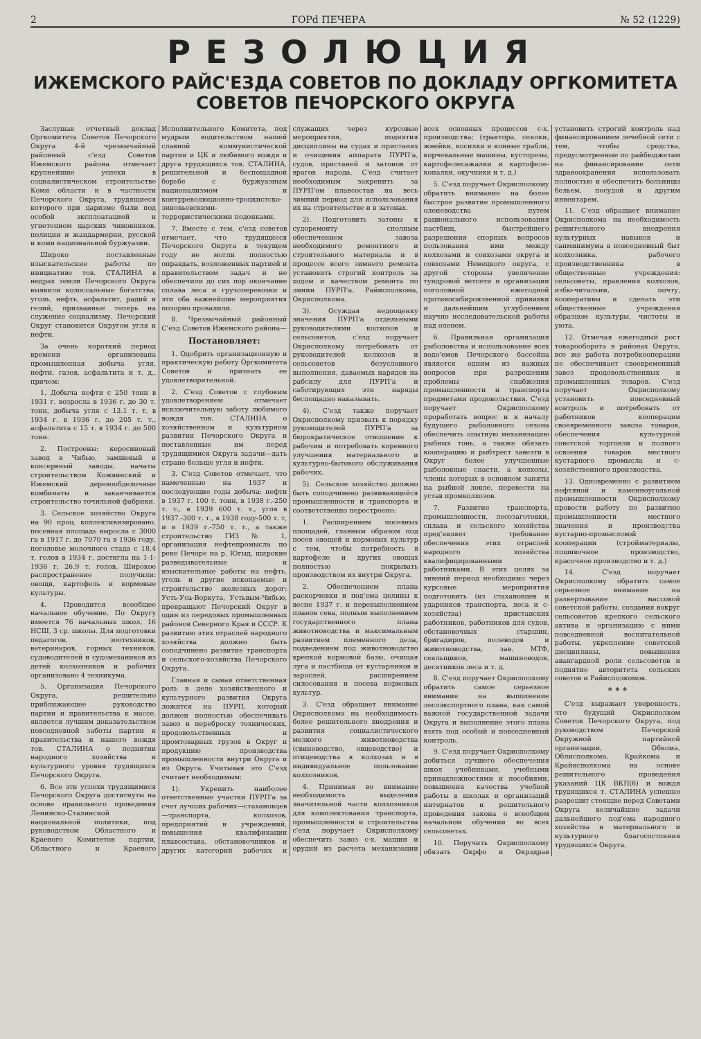2 ГОРd ПЕЧЕРА № 52 (1229)
РЕЗОЛЮЦИЯ
ИЖЕМСКОГО РАЙС'ЕЗДА СОВЕТОВ ПО ДОКЛАДУ ОРГКОМИТЕТА
СОВЕТОВ ПЕЧОРСКОГО ОКРУГА
Заслушав отчетный доклад Оргкомитета Советов Печорского Округа 4-й чрезвычайный районный с'езд Советов Ижемского района отмечает крупнейшие успехи в социалистическом строительстве Коми области и в частности Печорского Округа, трудящиеся которого при царизме были под особой эксплоатацией и угнетением царских чиновников, полиции и жандармерии, русской и коми национальной буржуазии.
Широко поставленные изыскательские работы по инициативе тов. СТАЛИНА в недрах земли Печорского Округа выявили колоссальные богатства; уголь, нефть, асфальтит, радий и гелий, призванные теперь на служение социализму. Печорский Округ становится Округом угля и нефти.
За очень короткий период времени организована промышленная добыча угля, нефти, газов, асфальтита и т. д., причем:
1. Добыча нефти с 250 тонн в 1931 г. возросла в 1936 г. до 30 т. тонн, добыча угля с 13.1 т. т. в 1934 г. в 1936 г. до 205 т. т., асфальтита с 15 т. в 1934 г. до 500 тонн.
2. Построены: керосиновый завод в Чибью, замшевый и консервный заводы, начаты строительством Кожвинский и Ижемский деревообделочные комбинаты и заканчивается строительство точильной фабрики.
3. Сельское хозяйство Округа на 90 проц. коллективизировано, посевная площадь выросла с 3000 га в 1917 г. до 7070 га в 1936 году, поголовье молочного стада с 18.4 т. голов в 1934 г. достигла на 1-1-1936 г. 26.9 т. голов. Широкое распространение получили: овощи, картофель и кормовые культуры.
4. Проводится всеобщее начальное обучение. По Округу имеется 76 начальных школ, 16 НСШ, 3 ср. школы. Для подготовки педагогов, зоотехников, ветеринаров, горных техников, судоводителей и судомехаников из детей колхозников и рабочих организовано 4 техникума.
5. Организация Печорского Округа, решительно приближающее руководство партии и правительства к массе, является лучшим доказательством повседневной заботы партии и правительства и нашего вождя тов. СТАЛИНА о поднятии народного хозяйства и культурного уровня трудящихся Печорского Округа.
6. Все эти успехи трудящимися Печорского Округа достигнуты на основе правильного проведения Ленинско-Сталинской национальной политики, под руководством Областного и Краевого Комитетов партии, Областного и Краевого Исполнительного Комитета, под мудрым водительством нашей славной коммунистической партии и ЦК и любимого вождя и друга трудящихся тов. СТАЛИНА, решительной и беспощадной борьбе с буржуазным национализмом и контрреволюционно-троцкистско-зиновьевскими-террористическими подонками.
7. Вместе с тем, с'езд советов отмечает, что трудящиеся Печорского Округа в текущем году не могли полностью оправдать, возложенных партией и правительством задач и не обеспечили до сих пор окончание сплава леса и грузоперевозки и эти оба важнейшие мероприятия позорно провалили.
8. Чрезвычайный районный С'езд Советов Ижемского района—
Постановляет:
1. Одобрить организационную и практическую работу Оргкомитета Советов и признать ее удовлетворительной.
2. С'езд Советов с глубоким удовлетворением отмечает исключительную заботу любимого вождя тов. СТАЛИНА о хозяйственном и культурном развитии Печорского Округа и поставленные им перед трудящимися Округа задачи—дать стране больше угля и нефти.
3. С'езд Советов отмечает, что намеченные на 1937 и последующие годы добыча: нефти в 1937 г. 100 т. тонн, в 1938 г.-250 т. т., в 1939 600 т. т., угля в 1937.-300 т. т., в 1938 году-500 т. т, и в 1939 г.-750 т. т., а также строительство ГИЗ № 1, организация нефтепромысла по реке Печоре на р. Югыд, широкие разведывательные и изыскательные работы на нефть, уголь и другие ископаемые и строительство железных дорог: Усть-Уса-Воркута, Устьвым-Чибью, превращают Печорский Округ в один из передовых промышленных районов Северного Края и СССР. К развитию этих отраслей народного хозяйства должно быть соподчинено развитие транспорта и сельского-хозяйства Печорского Округа.
Главная и самая ответственная роль в деле хозяйственного и культурного развития Округа ложится на ПУРП, который должен полностью обеспечивать завоз и переброску технических, продовольственных и промтоварных грузов в Округ и продукцию производства промышленности внутри Округа и из Округа. Учитывая это С'езд считает необходимым:
1). Укрепить наиболее ответственные участки ПУРП'а за счет лучших рабочих—стахановцев—транспорта, колхозов, предприятий и учреждений, повышения квалификации плавсостава, обстановочников и других категорий рабочих и служащих через курсовые мероприятия, поднятия дисциплины на судах и пристанях и очищения аппарата ПУРП'а, судов, пристаней и затонов от врагов народа. С'езд считает необходимым закрепить за ПУРП'ом плавсостав на весь зимний период для использования их на строительстве и в затонах.
2). Подготовить затоны к судоремонту сполным обеспечением завоза необходимого ремонтного и строительного материала и в процессе всего зимнего ремонта установить строгий контроль за ходом и качеством ремонта по линии ПУРП'а, Райисполкома, Окрисполкома.
3). Осуждая недооценку значения ПУРП'а отдельными руководителями колхозов и сельсоветов, с'езд поручает Окрисполкому потребовать от руководителей колхозов и сельсоветов безусловного выполнения, даваемых нарядов на рабсилу для ПУРП'а и саботирующих эти наряды беспощадно наказывать.
4). С'езд также поручает Окрисполкому призвать к порядку руководителей ПУРП'а за бюрократическое отношение к рабочим и потребовать коренного улучшения материального и культурно-бытового обслуживания рабочих.
5). Сельское хозяйство должно быть соподчинено развивающейся промышленности и транспорта и соответственно перестроено:
1. Расширением посевных площадей, главным образом под посев овощей и кормовых культур с тем, чтобы потребность в картофеле и других овощах полностью покрывать производством их внутри Округа.
2. Обеспечением плана раскорчевки и под'ема целины к весне 1937 г. и перевыполнением планов сева, полным выполнением государственного плана животноводства и максимальным развитием племенного дела, подведением под животноводство крепкой кормовой базы, очищая луга и пастбища от кустарников и зарослей, расширением силосования и посева кормовых культур.
3. С'езд обращает внимание Окрисполкома на необходимость более решительного внедрения и развития социалистического мелкого животноводства (свиноводство, овцеводство) и птицеводства в колхозах и в индивидуальное пользование колхозников.
4. Принимая во внимание необходимость выделения значительной части колхозников для комплектования транспорта, промышленности и строительства с'езд поручает Окрисполкому обеспечить завоз с-х. машин и орудий из расчета механизации всех основных процессов с-х. производства; (трактора, сеялки, жнейки, косилки и конные грабли, корчевальные машины, кусторезы, картофелесажалки и картофеле-копалки, окучники и т. д.)
5. С'езд поручает Окрисполкому обратить внимание на более быстрое развитие промышленного оленеводства путем рационального использования пастбищ, быстрейшего разрешения спорных вопросов пользования ими между колхозами и совхозами округа и совхозами Ненецкого округа, с другой стороны увеличение тундровой ветсети и организации поголовной ежегодной противосибироязвенной прививки и дальнейшим углублением научно исследовательской работы над оленем.
6. Правильная организация рыболовства и использование всех водо'емов Печорского бассейна является одним из важных вопросов при разрешении проблемы снабжения промышленности и транспорта предметами продовольствия. С'езд поручает Окрисполкому проработать вопрос и к началу будущего рыболовного сезона обеспечить опытную механизацию рыбных тонь, а также обязать кооперацию и рыбтрест завезти в Округ более улучшенные рыболовные снасти, а колхозы, члены которых в основном заняты на рыбной ловле, перевести на устав промколхозов.
7. Развитие транспорта, промышленности, лесозаготовки, сплава и сельского хозяйства пред'являет требование обеспечения этих отраслей народного хозяйства квалифицированными работниками. В этих целях за зимний период необходимо через курсовые мероприятия подготовить (из стахановцев и ударников транспорта, леса и с-хозяйства) пристанских работников, работников для судов, обстановочных старшин, бригадиров, полеводов и животноводства, зав. МТФ, сеяльщиков, машиноводов, десятников леса и т. д.
8. С'езд поручает Окрисполкому обратить самое серьезное внимание на выполнение лесоэкспортного плана, как самой важной государственной задачи Округа и выполнение этого плана взять под особый и повседневный контроль.
9. С'езд поручает Окрисполкому добиться лучшего обеспечения школ учебниками, учебными принадлежностями и пособиями, повышения качества учебной работы в школах и организаций интернатов и решительного проведения закона о всеобщем начальном обучении во всех сельсоветах.
10. Поручить Окрисполкому обязать Окрфо и Окрздрав установить строгий контроль над финансированием лечебной сети с тем, чтобы средства, предусмотренные по райбюджетам на финансирование сети здравоохранения использовать полностью и обеспечить больницы бельем, посудой и другим инвентарем.
11. С'езд обращает внимание Окрисполкома на необходимость решительного внедрения культурных навыков и санминимума в повседневный быт колхозника, рабочего производственника в общественные учреждения: сельсоветы, правления колхозов, избы-читальни, почту, кооперативы и сделать эти общественные учреждения образцом культуры, чистоты и уюта.
12. Отмечая ежегодный рост товарооборота в районах Округа, все же работа потребкооперации не обеспечивает своевременный завоз продовольственных и промышленных товаров. С'езд поручает Окрисполкому установить повседневный контроль и потребовать от работников кооперации своевременного завоза товаров, обеспечения культурной советской торговли и полного освоения товаров местного кустарного промысла и с-хозяйственного производства.
13. Одновременно с развитием нефтяной и каменноугольной промышленности Окрисполкому провести работу по развитию промышленности местного значения и производства кустарно-промысловой кооперации (стройматериалы, пошивочное производство, красочное производство и т. д.)
14. С'езд поручает Окрисполкому обратить самое серьезное внимание на развертывание массовой советской работы, создания вокруг сельсоветов крепкого сельского актива и организацию с ними повседневной воспитательной работы, укрепление советской дисциплины, повышения авангардной роли сельсоветов и поднятие авторитета сельских советов и Райисполкомов.
* * *
С'езд выражает уверенность, что будущий Окрисполком Советов Печорского Округа, под руководством Печорской Окружной партийной организации, Обкома, Облисполкома, Крайкома и Крайисполкома на основе решительного проведения указаний ЦК ВКП(б) и вождя трудящихся т. СТАЛИНА успешно разрешит стоящие перед Советами Округа величайшие задачи дальнейшего под'ема народного хозяйства и материального и культурного благосостояния трудящихся Округа.